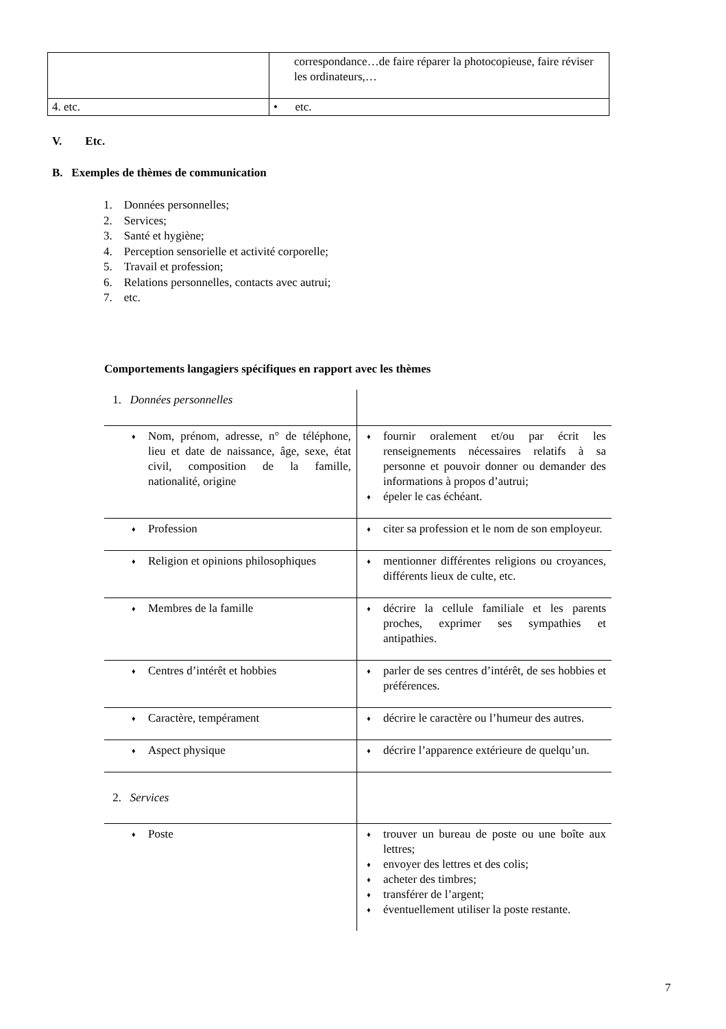| | correspondance…de faire réparer la photocopieuse, faire réviser les ordinateurs,… |
| 4. etc. | • etc. |
V. Etc.
B. Exemples de thèmes de communication
1. Données personnelles;
2. Services;
3. Santé et hygiène;
4. Perception sensorielle et activité corporelle;
5. Travail et profession;
6. Relations personnelles, contacts avec autrui;
7. etc.
Comportements langagiers spécifiques en rapport avec les thèmes
| 1. Données personnelles | |
| ♦ Nom, prénom, adresse, n° de téléphone, lieu et date de naissance, âge, sexe, état civil, composition de la famille, nationalité, origine | ♦ fournir oralement et/ou par écrit les renseignements nécessaires relatifs à sa personne et pouvoir donner ou demander des informations à propos d’autrui; ♦ épeler le cas échéant. |
| ♦ Profession | ♦ citer sa profession et le nom de son employeur. |
| ♦ Religion et opinions philosophiques | ♦ mentionner différentes religions ou croyances, différents lieux de culte, etc. |
| ♦ Membres de la famille | ♦ décrire la cellule familiale et les parents proches, exprimer ses sympathies et antipathies. |
| ♦ Centres d’intérêt et hobbies | ♦ parler de ses centres d’intérêt, de ses hobbies et préférences. |
| ♦ Caractère, tempérament | ♦ décrire le caractère ou l’humeur des autres. |
| ♦ Aspect physique | ♦ décrire l’apparence extérieure de quelqu’un. |
| 2. Services | |
| ♦ Poste | ♦ trouver un bureau de poste ou une boîte aux lettres; ♦ envoyer des lettres et des colis; ♦ acheter des timbres; ♦ transférer de l’argent; ♦ éventuellement utiliser la poste restante. |
7